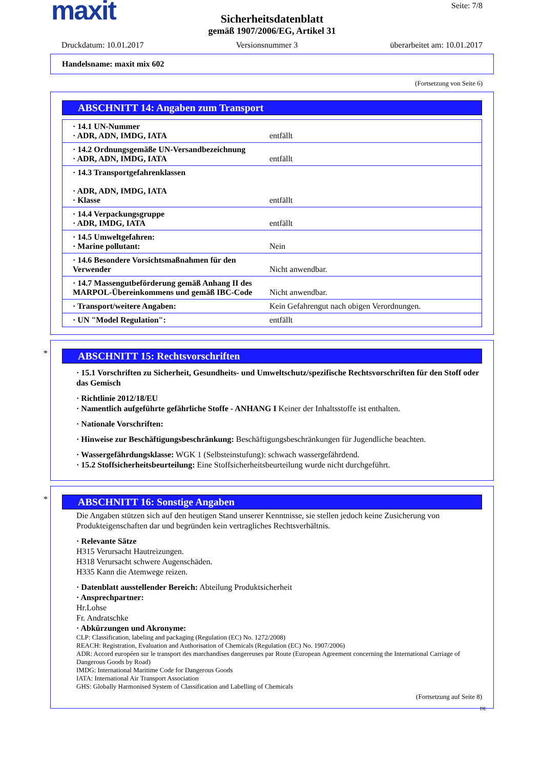maxit
Seite: 7/8
Sicherheitsdatenblatt
gemäß 1907/2006/EG, Artikel 31
Druckdatum: 10.01.2017 Versionsnummer 3 überarbeitet am: 10.01.2017
Handelsname: maxit mix 602
(Fortsetzung von Seite 6)
ABSCHNITT 14: Angaben zum Transport
| · 14.1 UN-Nummer · ADR, ADN, IMDG, IATA | entfällt |
| · 14.2 Ordnungsgemäße UN-Versandbezeichnung · ADR, ADN, IMDG, IATA | entfällt |
| · 14.3 Transportgefahrenklassen · ADR, ADN, IMDG, IATA · Klasse | entfällt |
| · 14.4 Verpackungsgruppe · ADR, IMDG, IATA | entfällt |
| · 14.5 Umweltgefahren: · Marine pollutant: | Nein |
| · 14.6 Besondere Vorsichtsmaßnahmen für den Verwender | Nicht anwendbar. |
| · 14.7 Massengutbeförderung gemäß Anhang II des MARPOL-Übereinkommens und gemäß IBC-Code | Nicht anwendbar. |
| · Transport/weitere Angaben: | Kein Gefahrengut nach obigen Verordnungen. |
| · UN "Model Regulation": | entfällt |
*
ABSCHNITT 15: Rechtsvorschriften
· 15.1 Vorschriften zu Sicherheit, Gesundheits- und Umweltschutz/spezifische Rechtsvorschriften für den Stoff oder das Gemisch
· Richtlinie 2012/18/EU
· Namentlich aufgeführte gefährliche Stoffe - ANHANG I Keiner der Inhaltsstoffe ist enthalten.
· Nationale Vorschriften:
· Hinweise zur Beschäftigungsbeschränkung: Beschäftigungsbeschränkungen für Jugendliche beachten.
· Wassergefährdungsklasse: WGK 1 (Selbsteinstufung): schwach wassergefährdend.
· 15.2 Stoffsicherheitsbeurteilung: Eine Stoffsicherheitsbeurteilung wurde nicht durchgeführt.
*
ABSCHNITT 16: Sonstige Angaben
Die Angaben stützen sich auf den heutigen Stand unserer Kenntnisse, sie stellen jedoch keine Zusicherung von Produkteigenschaften dar und begründen kein vertragliches Rechtsverhältnis.
· Relevante Sätze
H315 Verursacht Hautreizungen.
H318 Verursacht schwere Augenschäden.
H335 Kann die Atemwege reizen.
· Datenblatt ausstellender Bereich: Abteilung Produktsicherheit
· Ansprechpartner:
Hr.Lohse
Fr. Andratschke
· Abkürzungen und Akronyme:
CLP: Classification, labeling and packaging (Regulation (EC) No. 1272/2008)
REACH: Registration, Evaluation and Authorisation of Chemicals (Regulation (EC) No. 1907/2006)
ADR: Accord européen sur le transport des marchandises dangereuses par Route (European Agreement concerning the International Carriage of Dangerous Goods by Road)
IMDG: International Maritime Code for Dangerous Goods
IATA: International Air Transport Association
GHS: Globally Harmonised System of Classification and Labelling of Chemicals
(Fortsetzung auf Seite 8)
DE